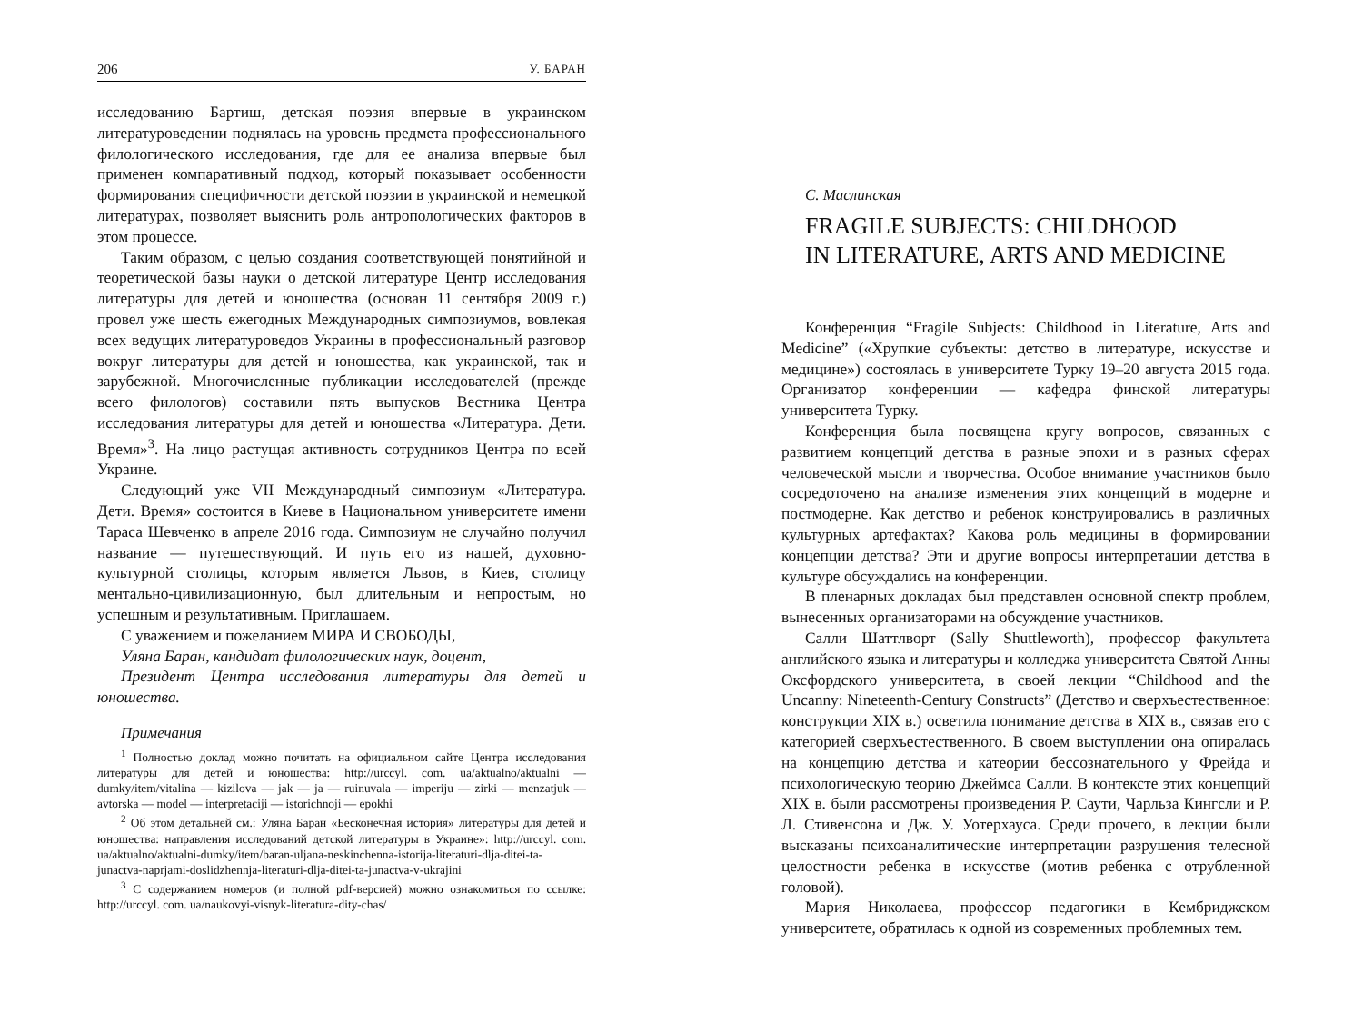206 У. БАРАН
исследованию Бартиш, детская поэзия впервые в украинском литературоведении поднялась на уровень предмета профессионального филологического исследования, где для ее анализа впервые был применен компаративный подход, который показывает особенности формирования специфичности детской поэзии в украинской и немецкой литературах, позволяет выяснить роль антропологических факторов в этом процессе.
Таким образом, с целью создания соответствующей понятийной и теоретической базы науки о детской литературе Центр исследования литературы для детей и юношества (основан 11 сентября 2009 г.) провел уже шесть ежегодных Международных симпозиумов, вовлекая всех ведущих литературоведов Украины в профессиональный разговор вокруг литературы для детей и юношества, как украинской, так и зарубежной. Многочисленные публикации исследователей (прежде всего филологов) составили пять выпусков Вестника Центра исследования литературы для детей и юношества «Литература. Дети. Время»<sup>3</sup>. На лицо растущая активность сотрудников Центра по всей Украине.
Следующий уже VII Международный симпозиум «Литература. Дети. Время» состоится в Киеве в Национальном университете имени Тараса Шевченко в апреле 2016 года. Симпозиум не случайно получил название — путешествующий. И путь его из нашей, духовно-культурной столицы, которым является Львов, в Киев, столицу ментально-цивилизационную, был длительным и непростым, но успешным и результативным. Приглашаем.
С уважением и пожеланием МИРА И СВОБОДЫ,
Уляна Баран, кандидат филологических наук, доцент,
Президент Центра исследования литературы для детей и юношества.
Примечания
<sup>1</sup> Полностью доклад можно почитать на официальном сайте Центра исследования литературы для детей и юношества: http://urccyl. com. ua/aktualno/aktualni — dumky/item/vitalina — kizilova — jak — ja — ruinuvala — imperiju — zirki — menzatjuk — avtorska — model — interpretaciji — istorichnoji — epokhi
<sup>2</sup> Об этом детальней см.: Уляна Баран «Бесконечная история» литературы для детей и юношества: направления исследований детской литературы в Украине»: http://urccyl. com. ua/aktualno/aktualni-dumky/item/baran-uljana-neskinchenna-istorija-literaturi-dlja-ditei-ta-junactva-naprjami-doslidzhennja-literaturi-dlja-ditei-ta-junactva-v-ukrajini
<sup>3</sup> С содержанием номеров (и полной pdf-версией) можно ознакомиться по ссылке: http://urccyl. com. ua/naukovyi-visnyk-literatura-dity-chas/
С. Маслинская
FRAGILE SUBJECTS: CHILDHOOD
IN LITERATURE, ARTS AND MEDICINE
Конференция “Fragile Subjects: Childhood in Literature, Arts and Medicine” («Хрупкие субъекты: детство в литературе, искусстве и медицине») состоялась в университете Турку 19–20 августа 2015 года. Организатор конференции — кафедра финской литературы университета Турку.
Конференция была посвящена кругу вопросов, связанных с развитием концепций детства в разные эпохи и в разных сферах человеческой мысли и творчества. Особое внимание участников было сосредоточено на анализе изменения этих концепций в модерне и постмодерне. Как детство и ребенок конструировались в различных культурных артефактах? Какова роль медицины в формировании концепции детства? Эти и другие вопросы интерпретации детства в культуре обсуждались на конференции.
В пленарных докладах был представлен основной спектр проблем, вынесенных организаторами на обсуждение участников.
Салли Шаттлворт (Sally Shuttleworth), профессор факультета английского языка и литературы и колледжа университета Святой Анны Оксфордского университета, в своей лекции “Childhood and the Uncanny: Nineteenth-Century Constructs” (Детство и сверхъестественное: конструкции XIX в.) осветила понимание детства в XIX в., связав его с категорией сверхъестественного. В своем выступлении она опиралась на концепцию детства и катеории бессознательного у Фрейда и психологическую теорию Джеймса Салли. В контексте этих концепций XIX в. были рассмотрены произведения Р. Саути, Чарльза Кингсли и Р. Л. Стивенсона и Дж. У. Уотерхауса. Среди прочего, в лекции были высказаны психоаналитические интерпретации разрушения телесной целостности ребенка в искусстве (мотив ребенка с отрубленной головой).
Мария Николаева, профессор педагогики в Кембриджском университете, обратилась к одной из современных проблемных тем.